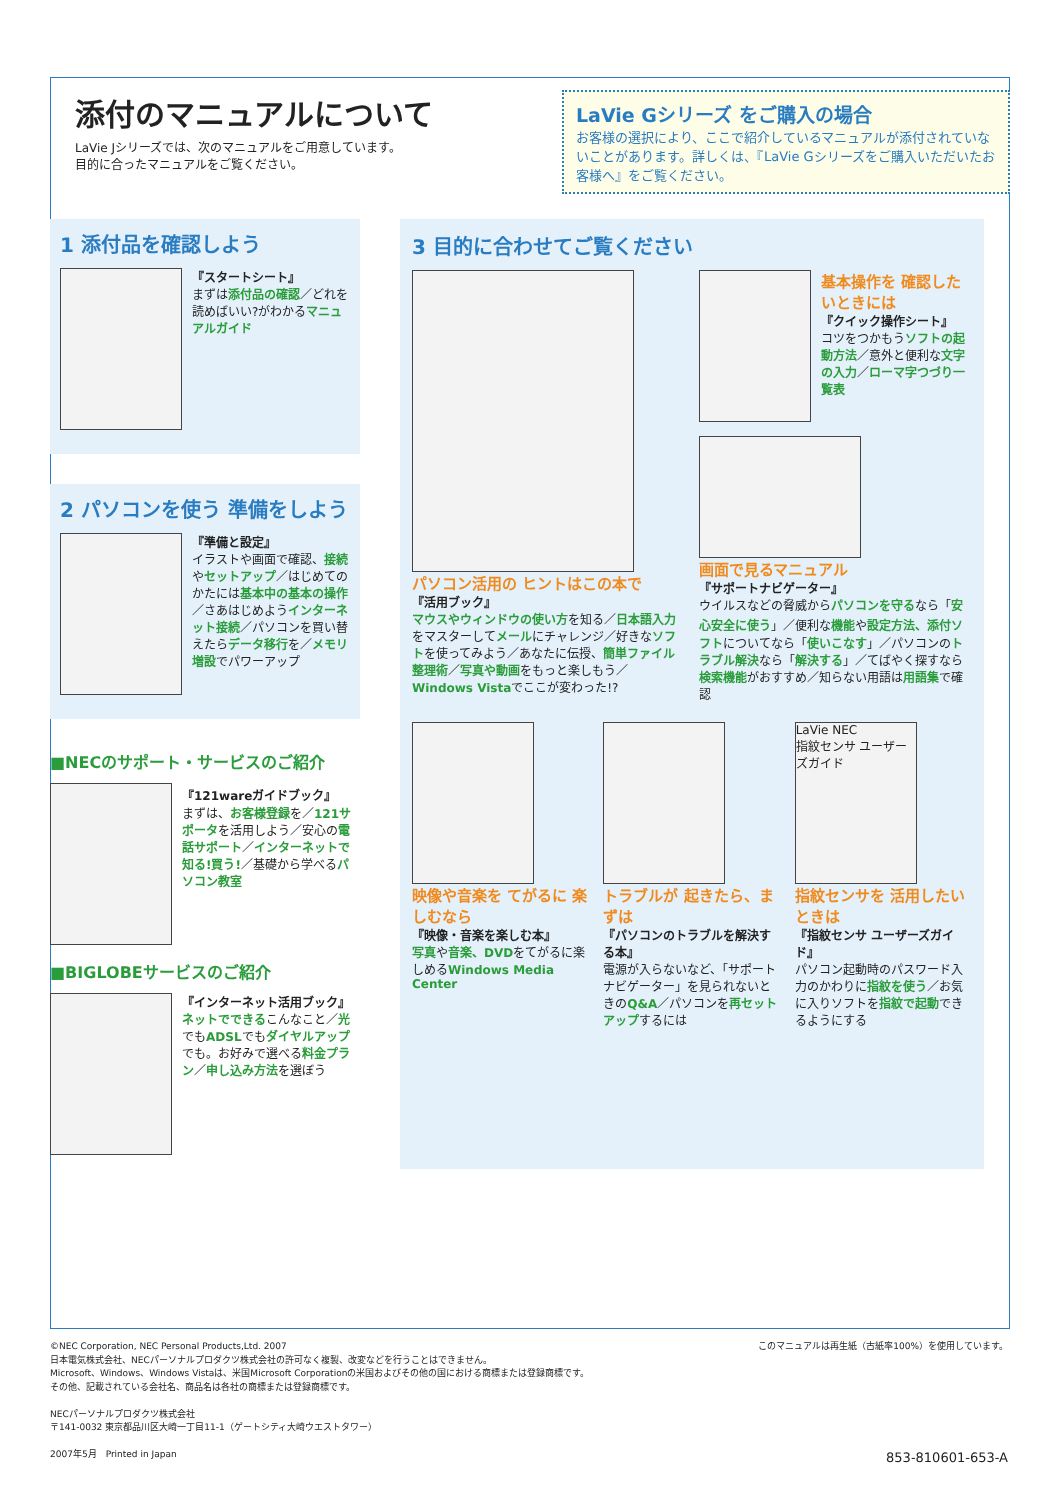添付のマニュアルについて
LaVie Jシリーズでは、次のマニュアルをご用意しています。
目的に合ったマニュアルをご覧ください。
LaVie Gシリーズ をご購入の場合
お客様の選択により、ここで紹介しているマニュアルが添付されていないことがあります。詳しくは、『LaVie Gシリーズをご購入いただいたお客様へ』をご覧ください。
1 添付品を確認しよう
『スタートシート』
まずは添付品の確認／どれを読めばいい?がわかるマニュアルガイド
2 パソコンを使う 準備をしよう
『準備と設定』
イラストや画面で確認、接続やセットアップ／はじめてのかたには基本中の基本の操作／さあはじめようインターネット接続／パソコンを買い替えたらデータ移行を／メモリ増設でパワーアップ
■NECのサポート・サービスのご紹介
『121wareガイドブック』
まずは、お客様登録を／121サポータを活用しよう／安心の電話サポート／インターネットで知る!買う!／基礎から学べるパソコン教室
■BIGLOBEサービスのご紹介
『インターネット活用ブック』
ネットでできるこんなこと／光でもADSLでもダイヤルアップでも。お好みで選べる料金プラン／申し込み方法を選ぼう
3 目的に合わせてご覧ください
パソコン活用の ヒントはこの本で
『活用ブック』
マウスやウィンドウの使い方を知る／日本語入力をマスターしてメールにチャレンジ／好きなソフトを使ってみよう／あなたに伝授、簡単ファイル整理術／写真や動画をもっと楽しもう／Windows Vistaでここが変わった!?
基本操作を 確認したいときには
『クイック操作シート』
コツをつかもうソフトの起動方法／意外と便利な文字の入力／ローマ字つづり一覧表
画面で見るマニュアル
『サポートナビゲーター』
ウイルスなどの脅威からパソコンを守るなら「安心安全に使う」／便利な機能や設定方法、添付ソフトについてなら「使いこなす」／パソコンのトラブル解決なら「解決する」／てばやく探すなら検索機能がおすすめ／知らない用語は用語集で確認
映像や音楽を てがるに 楽しむなら
『映像・音楽を楽しむ本』
写真や音楽、DVDをてがるに楽しめるWindows Media Center
トラブルが 起きたら、まずは
『パソコンのトラブルを解決する本』
電源が入らないなど、「サポートナビゲーター」を見られないときのQ&A／パソコンを再セットアップするには
LaVie NEC
指紋センサ ユーザーズガイド
指紋センサを 活用したいときは
『指紋センサ ユーザーズガイド』
パソコン起動時のパスワード入力のかわりに指紋を使う／お気に入りソフトを指紋で起動できるようにする
このマニュアルは再生紙（古紙率100%）を使用しています。
©NEC Corporation, NEC Personal Products,Ltd. 2007
日本電気株式会社、NECパーソナルプロダクツ株式会社の許可なく複製、改変などを行うことはできません。
Microsoft、Windows、Windows Vistaは、米国Microsoft Corporationの米国およびその他の国における商標または登録商標です。
その他、記載されている会社名、商品名は各社の商標または登録商標です。
NECパーソナルプロダクツ株式会社
〒141-0032 東京都品川区大崎一丁目11-1（ゲートシティ大崎ウエストタワー）
2007年5月　Printed in Japan 853-810601-653-A